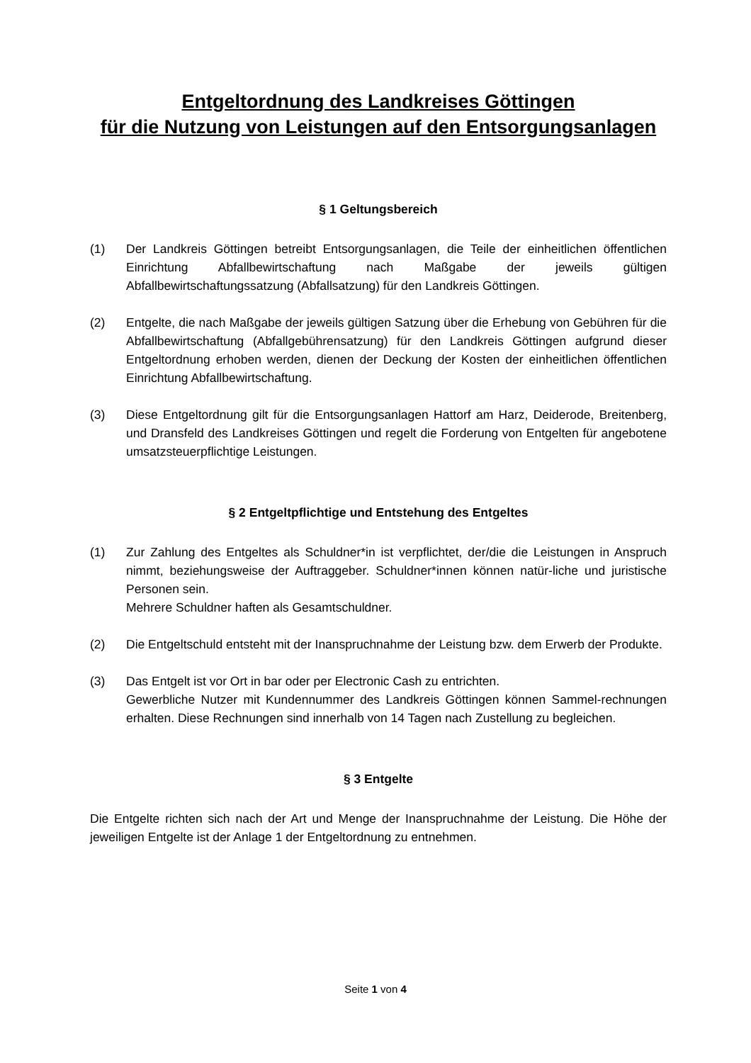Entgeltordnung des Landkreises Göttingen
für die Nutzung von Leistungen auf den Entsorgungsanlagen
§ 1 Geltungsbereich
(1) Der Landkreis Göttingen betreibt Entsorgungsanlagen, die Teile der einheitlichen öffentlichen Einrichtung Abfallbewirtschaftung nach Maßgabe der jeweils gültigen Abfallbewirtschaftungssatzung (Abfallsatzung) für den Landkreis Göttingen.
(2) Entgelte, die nach Maßgabe der jeweils gültigen Satzung über die Erhebung von Gebühren für die Abfallbewirtschaftung (Abfallgebührensatzung) für den Landkreis Göttingen aufgrund dieser Entgeltordnung erhoben werden, dienen der Deckung der Kosten der einheitlichen öffentlichen Einrichtung Abfallbewirtschaftung.
(3) Diese Entgeltordnung gilt für die Entsorgungsanlagen Hattorf am Harz, Deiderode, Breitenberg, und Dransfeld des Landkreises Göttingen und regelt die Forderung von Entgelten für angebotene umsatzsteuerpflichtige Leistungen.
§ 2 Entgeltpflichtige und Entstehung des Entgeltes
(1) Zur Zahlung des Entgeltes als Schuldner*in ist verpflichtet, der/die die Leistungen in Anspruch nimmt, beziehungsweise der Auftraggeber. Schuldner*innen können natür-liche und juristische Personen sein.
Mehrere Schuldner haften als Gesamtschuldner.
(2) Die Entgeltschuld entsteht mit der Inanspruchnahme der Leistung bzw. dem Erwerb der Produkte.
(3) Das Entgelt ist vor Ort in bar oder per Electronic Cash zu entrichten.
Gewerbliche Nutzer mit Kundennummer des Landkreis Göttingen können Sammel-rechnungen erhalten. Diese Rechnungen sind innerhalb von 14 Tagen nach Zustellung zu begleichen.
§ 3 Entgelte
Die Entgelte richten sich nach der Art und Menge der Inanspruchnahme der Leistung. Die Höhe der jeweiligen Entgelte ist der Anlage 1 der Entgeltordnung zu entnehmen.
Seite 1 von 4